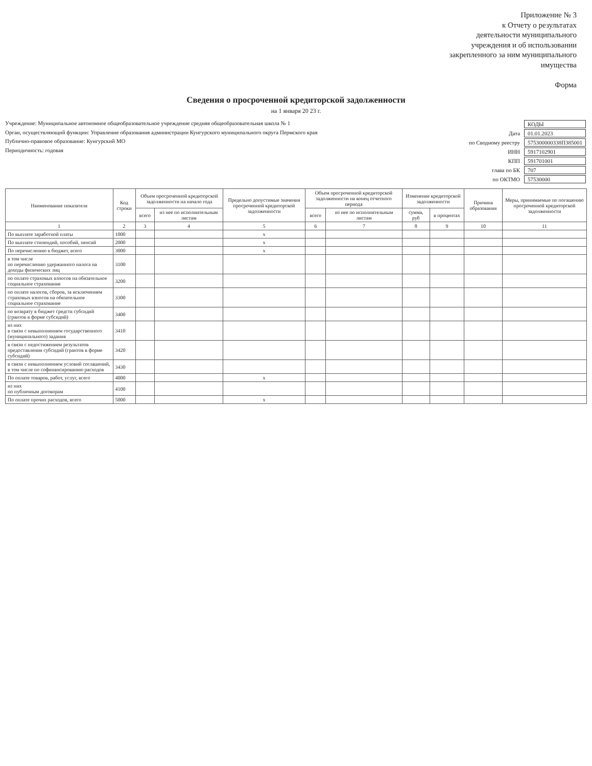Приложение № 3
к Отчету о результатах
деятельности муниципального
учреждения и об использовании
закрепленного за ним муниципального
имущества
Форма
Сведения о просроченной кредиторской задолженности
на 1 января 20 23 г.
Учреждение: Муниципальное автономное общеобразовательное учреждение средняя общеобразовательная школа № 1
Орган, осуществляющий функции: Управление образования администрации Кунгурского муниципального округа Пермского края
Публично-правовое образование: Кунгурский МО
Периодичность: годовая
| | КОДЫ |
| Дата | 01.01.2023 |
| по Сводному реестру | 575300000338П385001 |
| ИНН | 5917102901 |
| КПП | 591701001 |
| глава по БК | 707 |
| по ОКТМО | 57530000 |
| Наименование показателя | Код строки | Объем просроченной кредиторской задолженности на начало года | | Предельно допустимые значения просроченной кредиторской задолженности | Объем просроченной кредиторской задолженности на конец отчетного периода | | Изменение кредиторской задолженности | | Причина образования | Меры, принимаемые по погашению просроченной кредиторской задолженности |
| --- | --- | --- | --- | --- | --- | --- | --- | --- | --- | --- |
| | | всего | из нее по исполнительным листам | | всего | из нее по исполнительным листам | сумма, руб | в процентах | | |
| 1 | 2 | 3 | 4 | 5 | 6 | 7 | 8 | 9 | 10 | 11 |
| По выплате заработной платы | 1000 | | | x | | | | | | |
| По выплате стипендий, пособий, пенсий | 2000 | | | x | | | | | | |
| По перечислению в бюджет, всего | 3000 | | | x | | | | | | |
| в том числе по перечислению удержанного налога на доходы физических лиц | 3100 | | | | | | | | | |
| по оплате страховых взносов на обязательное социальное страхование | 3200 | | | | | | | | | |
| по оплате налогов, сборов, за исключением страховых взносов на обязательное социальное страхование | 3300 | | | | | | | | | |
| по возврату в бюджет средств субсидий (грантов в форме субсидий) | 3400 | | | | | | | | | |
| из них в связи с невыполнением государственного (муниципального) задания | 3410 | | | | | | | | | |
| в связи с недостижением результатов предоставления субсидий (грантов в форме субсидий) | 3420 | | | | | | | | | |
| в связи с невыполнением условий соглашений, в том числе по софинансированию расходов | 3430 | | | | | | | | | |
| По оплате товаров, работ, услуг, всего | 4000 | | | x | | | | | | |
| из них по публичным договорам | 4100 | | | | | | | | | |
| По оплате прочих расходов, всего | 5000 | | | x | | | | | | |